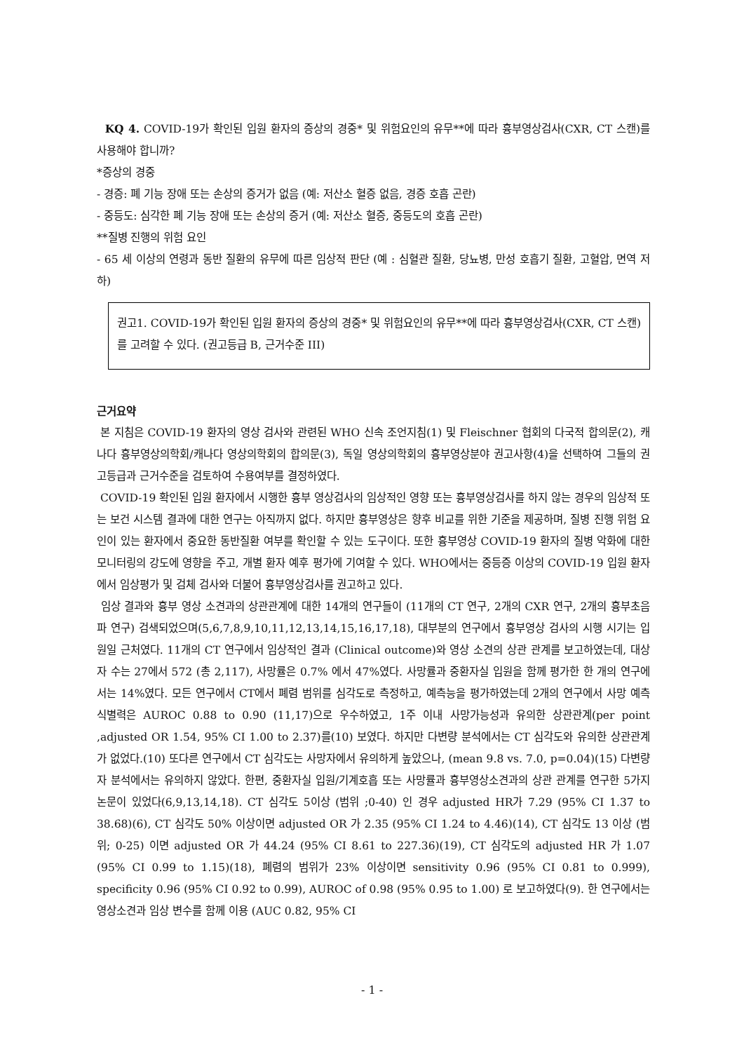KQ 4. COVID-19가 확인된 입원 환자의 증상의 경중* 및 위험요인의 유무**에 따라 흉부영상검사(CXR, CT 스캔)를 사용해야 합니까?
*증상의 경중
- 경증: 폐 기능 장애 또는 손상의 증거가 없음 (예: 저산소 혈증 없음, 경증 호흡 곤란)
- 중등도: 심각한 폐 기능 장애 또는 손상의 증거 (예: 저산소 혈증, 중등도의 호흡 곤란)
**질병 진행의 위험 요인
- 65 세 이상의 연령과 동반 질환의 유무에 따른 임상적 판단 (예 : 심혈관 질환, 당뇨병, 만성 호흡기 질환, 고혈압, 면역 저하)
권고1. COVID-19가 확인된 입원 환자의 증상의 경중* 및 위험요인의 유무**에 따라 흉부영상검사(CXR, CT 스캔)를 고려할 수 있다. (권고등급 B, 근거수준 III)
근거요약
본 지침은 COVID-19 환자의 영상 검사와 관련된 WHO 신속 조언지침(1) 및 Fleischner 협회의 다국적 합의문(2), 캐나다 흉부영상의학회/캐나다 영상의학회의 합의문(3), 독일 영상의학회의 흉부영상분야 권고사항(4)을 선택하여 그들의 권고등급과 근거수준을 검토하여 수용여부를 결정하였다.
COVID-19 확인된 입원 환자에서 시행한 흉부 영상검사의 임상적인 영향 또는 흉부영상검사를 하지 않는 경우의 임상적 또는 보건 시스템 결과에 대한 연구는 아직까지 없다. 하지만 흉부영상은 향후 비교를 위한 기준을 제공하며, 질병 진행 위험 요인이 있는 환자에서 중요한 동반질환 여부를 확인할 수 있는 도구이다. 또한 흉부영상 COVID-19 환자의 질병 악화에 대한 모니터링의 강도에 영향을 주고, 개별 환자 예후 평가에 기여할 수 있다. WHO에서는 중등증 이상의 COVID-19 입원 환자에서 임상평가 및 검체 검사와 더불어 흉부영상검사를 권고하고 있다.
임상 결과와 흉부 영상 소견과의 상관관계에 대한 14개의 연구들이 (11개의 CT 연구, 2개의 CXR 연구, 2개의 흉부초음파 연구) 검색되었으며(5,6,7,8,9,10,11,12,13,14,15,16,17,18), 대부분의 연구에서 흉부영상 검사의 시행 시기는 입원일 근처였다. 11개의 CT 연구에서 임상적인 결과 (Clinical outcome)와 영상 소견의 상관 관계를 보고하였는데, 대상자 수는 27에서 572 (총 2,117), 사망률은 0.7% 에서 47%였다. 사망률과 중환자실 입원을 함께 평가한 한 개의 연구에서는 14%였다. 모든 연구에서 CT에서 폐렴 범위를 심각도로 측정하고, 예측능을 평가하였는데 2개의 연구에서 사망 예측 식별력은 AUROC 0.88 to 0.90 (11,17)으로 우수하였고, 1주 이내 사망가능성과 유의한 상관관계(per point ,adjusted OR 1.54, 95% CI 1.00 to 2.37)를(10) 보였다. 하지만 다변량 분석에서는 CT 심각도와 유의한 상관관계가 없었다.(10) 또다른 연구에서 CT 심각도는 사망자에서 유의하게 높았으나, (mean 9.8 vs. 7.0, p=0.04)(15) 다변량자 분석에서는 유의하지 않았다. 한편, 중환자실 입원/기계호흡 또는 사망률과 흉부영상소견과의 상관 관계를 연구한 5가지 논문이 있었다(6,9,13,14,18). CT 심각도 5이상 (범위 ;0-40) 인 경우 adjusted HR가 7.29 (95% CI 1.37 to 38.68)(6), CT 심각도 50% 이상이면 adjusted OR 가 2.35 (95% CI 1.24 to 4.46)(14), CT 심각도 13 이상 (범위; 0-25) 이면 adjusted OR 가 44.24 (95% CI 8.61 to 227.36)(19), CT 심각도의 adjusted HR 가 1.07 (95% CI 0.99 to 1.15)(18), 폐렴의 범위가 23% 이상이면 sensitivity 0.96 (95% CI 0.81 to 0.999), specificity 0.96 (95% CI 0.92 to 0.99), AUROC of 0.98 (95% 0.95 to 1.00) 로 보고하였다(9). 한 연구에서는 영상소견과 임상 변수를 함께 이용 (AUC 0.82, 95% CI
- 1 -